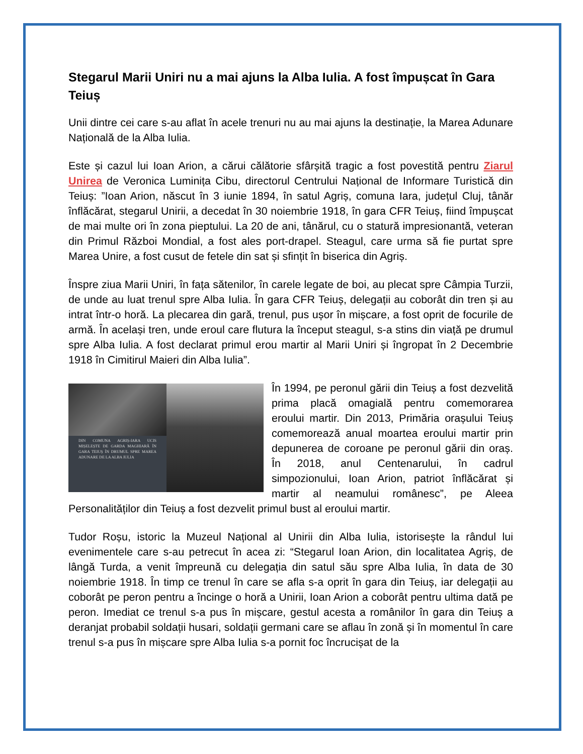Stegarul Marii Uniri nu a mai ajuns la Alba Iulia. A fost împușcat în Gara Teiuș
Unii dintre cei care s-au aflat în acele trenuri nu au mai ajuns la destinație, la Marea Adunare Națională de la Alba Iulia.
Este și cazul lui Ioan Arion, a cărui călătorie sfârșită tragic a fost povestită pentru Ziarul Unirea de Veronica Luminița Cibu, directorul Centrului Național de Informare Turistică din Teiuș: ”Ioan Arion, născut în 3 iunie 1894, în satul Agriș, comuna Iara, județul Cluj, tânăr înflăcărat, stegarul Unirii, a decedat în 30 noiembrie 1918, în gara CFR Teiuș, fiind împușcat de mai multe ori în zona pieptului. La 20 de ani, tânărul, cu o statură impresionantă, veteran din Primul Război Mondial, a fost ales port-drapel. Steagul, care urma să fie purtat spre Marea Unire, a fost cusut de fetele din sat și sfințit în biserica din Agriș.
Înspre ziua Marii Uniri, în fața sătenilor, în carele legate de boi, au plecat spre Câmpia Turzii, de unde au luat trenul spre Alba Iulia. În gara CFR Teiuș, delegații au coborât din tren și au intrat într-o horă. La plecarea din gară, trenul, pus ușor în mișcare, a fost oprit de focurile de armă. În același tren, unde eroul care flutura la început steagul, s-a stins din viață pe drumul spre Alba Iulia. A fost declarat primul erou martir al Marii Uniri și îngropat în 2 Decembrie 1918 în Cimitirul Maieri din Alba Iulia”.
DIN COMUNA AGRIȘ-IARA UCIS MIȘELEȘTE DE GARDA MAGHIARĂ ÎN GARA TEIUȘ ÎN DRUMUL SPRE MAREA ADUNARE DE LA ALBA IULIA
În 1994, pe peronul gării din Teiuș a fost dezvelită prima placă omagială pentru comemorarea eroului martir. Din 2013, Primăria orașului Teiuș comemorează anual moartea eroului martir prin depunerea de coroane pe peronul gării din oraș. În 2018, anul Centenarului, în cadrul simpozionului, Ioan Arion, patriot înflăcărat și martir al neamului românesc”, pe Aleea Personalităților din Teiuș a fost dezvelit primul bust al eroului martir.
Tudor Roșu, istoric la Muzeul Național al Unirii din Alba Iulia, istorisește la rândul lui evenimentele care s-au petrecut în acea zi: “Stegarul Ioan Arion, din localitatea Agriș, de lângă Turda, a venit împreună cu delegația din satul său spre Alba Iulia, în data de 30 noiembrie 1918. În timp ce trenul în care se afla s-a oprit în gara din Teiuș, iar delegații au coborât pe peron pentru a încinge o horă a Unirii, Ioan Arion a coborât pentru ultima dată pe peron. Imediat ce trenul s-a pus în mișcare, gestul acesta a românilor în gara din Teiuș a deranjat probabil soldații husari, soldații germani care se aflau în zonă și în momentul în care trenul s-a pus în mișcare spre Alba Iulia s-a pornit foc încrucișat de la